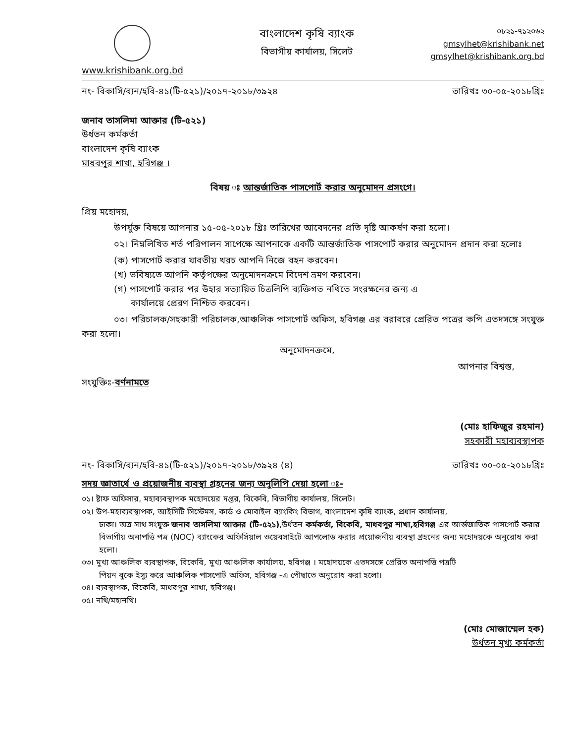www.krishibank.org.bd
বাংলাদেশ কৃষি ব্যাংক
বিভাগীয় কার্যালয়, সিলেট
০৮২১-৭১২০৬২
gmsylhet@krishibank.net
gmsylhet@krishibank.org.bd
নং- বিকাসি/ব্যন/হবি-৪১(টি-৫২১)/২০১৭-২০১৮/৩৯২৪ তারিখঃ ৩০-০৫-২০১৮খ্রিঃ
জনাব তাসলিমা আক্তার (টি-৫২১)
উর্ধতন কর্মকর্তা
বাংলাদেশ কৃষি ব্যাংক
মাধবপুর শাখা, হবিগঞ্জ ।
বিষয় ঃ আন্তর্জাতিক পাসপোর্ট করার অনুমোদন প্রসংগে।
প্রিয় মহোদয়,
উপর্যুক্ত বিষয়ে আপনার ১৫-০৫-২০১৮ খ্রিঃ তারিখের আবেদনের প্রতি দৃষ্টি আকর্ষণ করা হলো।
০২। নিম্নলিখিত শর্ত পরিপালন সাপেক্ষে আপনাকে একটি আন্তর্জাতিক পাসপোর্ট করার অনুমোদন প্রদান করা হলোঃ
(ক) পাসপোর্ট করার যাবতীয় খরচ আপনি নিজে বহন করবেন।
(খ) ভবিষ্যতে আপনি কর্তৃপক্ষের অনুমোদনক্রমে বিদেশ ভ্রমণ করবেন।
(গ) পাসপোর্ট করার পর উহার সত্যায়িত চিত্রলিপি ব্যক্তিগত নথিতে সংরক্ষনের জন্য এ
কার্যালয়ে প্রেরণ নিশ্চিত করবেন।
০৩। পরিচালক/সহকারী পরিচালক,আঞ্চলিক পাসপোর্ট অফিস, হবিগঞ্জ এর বরাবরে প্রেরিত পত্রের কপি এতদসঙ্গে সংযুক্ত করা হলো।
অনুমোদনক্রমে,
আপনার বিশ্বস্ত,
সংযুক্তিঃ-বর্ণনামতে
(মোঃ হাফিজুর রহমান)
সহকারী মহাব্যবস্থাপক
নং- বিকাসি/ব্যন/হবি-৪১(টি-৫২১)/২০১৭-২০১৮/৩৯২৪ (৪) তারিখঃ ৩০-০৫-২০১৮খ্রিঃ
সদয় জ্ঞাতার্থে ও প্রয়োজনীয় ব্যবস্থা গ্রহনের জন্য অনুলিপি দেয়া হলো ঃ-
০১। ষ্টাফ অফিসার, মহাব্যবস্থাপক মহোদয়ের দপ্তর, বিকেবি, বিভাগীয় কার্যালয়, সিলেট।
০২। উপ-মহাব্যবস্থাপক, আইসিটি সিস্টেমস, কার্ড ও মোবাইল ব্যাংকিং বিভাগ, বাংলাদেশ কৃষি ব্যাংক, প্রধান কার্যালয়,
ঢাকা। অত্র সাথ সংযুক্ত জনাব তাসলিমা আক্তার (টি-৫২১),উর্ধতন কর্মকর্তা, বিকেবি, মাধবপুর শাখা,হবিগঞ্জ এর আর্ন্তজাতিক পাসপোর্ট করার বিভাগীয় অনাপত্তি পত্র (NOC) ব্যাংকের অফিসিয়াল ওয়েবসাইটে আপলোড করার প্রয়োজনীয় ব্যবস্থা গ্রহনের জন্য মহোদয়কে অনুরোধ করা হলো।
০৩। মুখ্য আঞ্চলিক ব্যবস্থাপক, বিকেবি, মুখ্য আঞ্চলিক কার্যালয়, হবিগঞ্জ । মহোদয়কে এতদসঙ্গে প্রেরিত অনাপত্তি পত্রটি
পিয়ন বুকে ইস্যু করে আঞ্চলিক পাসপোর্ট অফিস, হবিগঞ্জ -এ পৌছাতে অনুরোধ করা হলো।
০৪। ব্যবস্থাপক, বিকেবি, মাধবপুর শাখা, হবিগঞ্জ।
০৫। নথি/মহানথি।
(মোঃ মোজাম্মেল হক)
উর্ধতন মুখ্য কর্মকর্তা